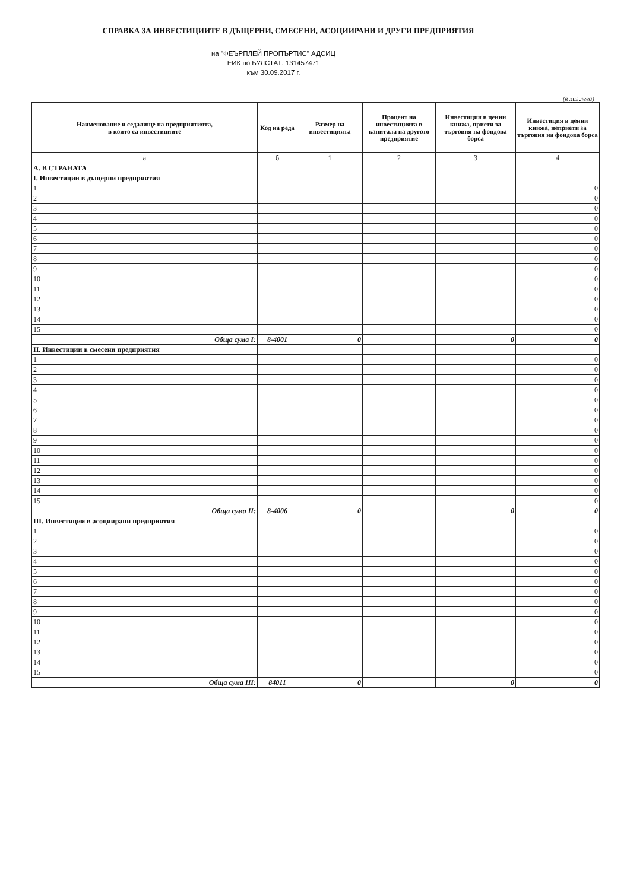СПРАВКА ЗА ИНВЕСТИЦИИТЕ В ДЪЩЕРНИ, СМЕСЕНИ, АСОЦИИРАНИ И ДРУГИ ПРЕДПРИЯТИЯ
на "ФЕЪРПЛЕЙ ПРОПЪРТИС" АДСИЦ
ЕИК по БУЛСТАТ: 131457471
към 30.09.2017 г.
(в хил.лева)
| Наименование и седалище на предприятията, в които са инвестициите | Код на реда | Размер на инвестицията | Процент на инвестицията в капитала на другото предприятие | Инвестиция в ценни книжа, приети за търговия на фондова борса | Инвестиция в ценни книжа, неприети за търговия на фондова борса |
| --- | --- | --- | --- | --- | --- |
| а | б | 1 | 2 | 3 | 4 |
| А. В СТРАНАТА | | | | | |
| I. Инвестиции в дъщерни предприятия | | | | | |
| 1 | | | | | 0 |
| 2 | | | | | 0 |
| 3 | | | | | 0 |
| 4 | | | | | 0 |
| 5 | | | | | 0 |
| 6 | | | | | 0 |
| 7 | | | | | 0 |
| 8 | | | | | 0 |
| 9 | | | | | 0 |
| 10 | | | | | 0 |
| 11 | | | | | 0 |
| 12 | | | | | 0 |
| 13 | | | | | 0 |
| 14 | | | | | 0 |
| 15 | | | | | 0 |
| Обща сума I: | 8-4001 | 0 | | 0 | 0 |
| II. Инвестиции в смесени предприятия | | | | | |
| 1 | | | | | 0 |
| 2 | | | | | 0 |
| 3 | | | | | 0 |
| 4 | | | | | 0 |
| 5 | | | | | 0 |
| 6 | | | | | 0 |
| 7 | | | | | 0 |
| 8 | | | | | 0 |
| 9 | | | | | 0 |
| 10 | | | | | 0 |
| 11 | | | | | 0 |
| 12 | | | | | 0 |
| 13 | | | | | 0 |
| 14 | | | | | 0 |
| 15 | | | | | 0 |
| Обща сума II: | 8-4006 | 0 | | 0 | 0 |
| III. Инвестиции в асоциирани предприятия | | | | | |
| 1 | | | | | 0 |
| 2 | | | | | 0 |
| 3 | | | | | 0 |
| 4 | | | | | 0 |
| 5 | | | | | 0 |
| 6 | | | | | 0 |
| 7 | | | | | 0 |
| 8 | | | | | 0 |
| 9 | | | | | 0 |
| 10 | | | | | 0 |
| 11 | | | | | 0 |
| 12 | | | | | 0 |
| 13 | | | | | 0 |
| 14 | | | | | 0 |
| 15 | | | | | 0 |
| Обща сума III: | 84011 | 0 | | 0 | 0 |